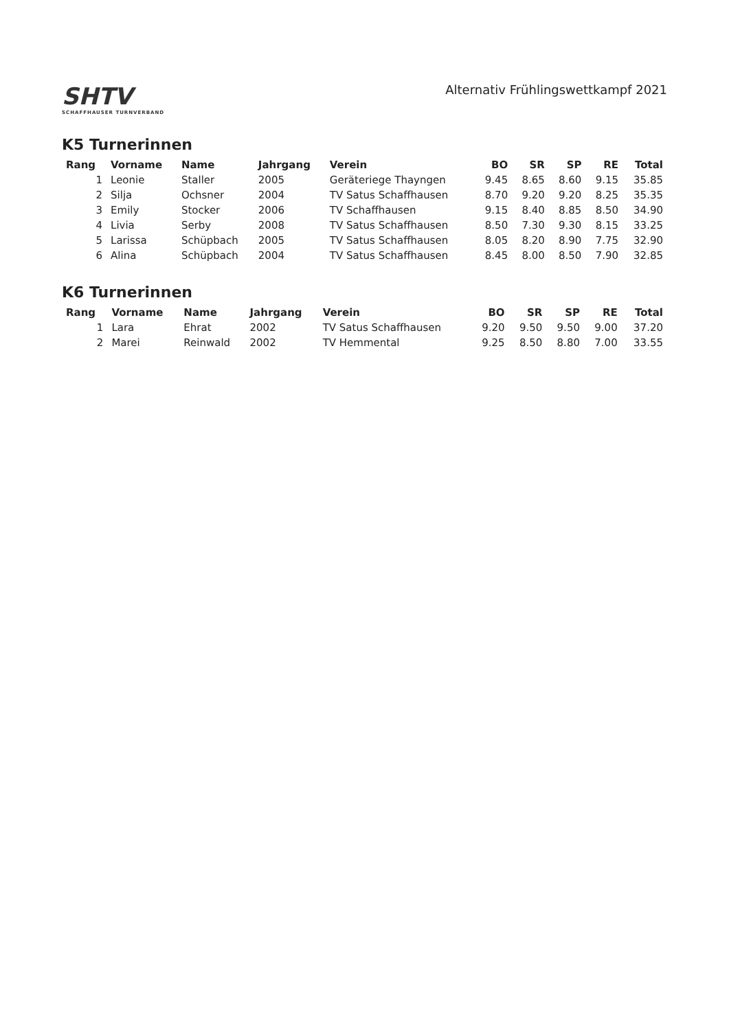SHTV
SCHAFFHAUSER TURNVERBAND
Alternativ Frühlingswettkampf 2021
K5 Turnerinnen
| Rang | Vorname | Name | Jahrgang | Verein | BO | SR | SP | RE | Total |
| --- | --- | --- | --- | --- | --- | --- | --- | --- | --- |
| 1 | Leonie | Staller | 2005 | Geräteriege Thayngen | 9.45 | 8.65 | 8.60 | 9.15 | 35.85 |
| 2 | Silja | Ochsner | 2004 | TV Satus Schaffhausen | 8.70 | 9.20 | 9.20 | 8.25 | 35.35 |
| 3 | Emily | Stocker | 2006 | TV Schaffhausen | 9.15 | 8.40 | 8.85 | 8.50 | 34.90 |
| 4 | Livia | Serby | 2008 | TV Satus Schaffhausen | 8.50 | 7.30 | 9.30 | 8.15 | 33.25 |
| 5 | Larissa | Schüpbach | 2005 | TV Satus Schaffhausen | 8.05 | 8.20 | 8.90 | 7.75 | 32.90 |
| 6 | Alina | Schüpbach | 2004 | TV Satus Schaffhausen | 8.45 | 8.00 | 8.50 | 7.90 | 32.85 |
K6 Turnerinnen
| Rang | Vorname | Name | Jahrgang | Verein | BO | SR | SP | RE | Total |
| --- | --- | --- | --- | --- | --- | --- | --- | --- | --- |
| 1 | Lara | Ehrat | 2002 | TV Satus Schaffhausen | 9.20 | 9.50 | 9.50 | 9.00 | 37.20 |
| 2 | Marei | Reinwald | 2002 | TV Hemmental | 9.25 | 8.50 | 8.80 | 7.00 | 33.55 |